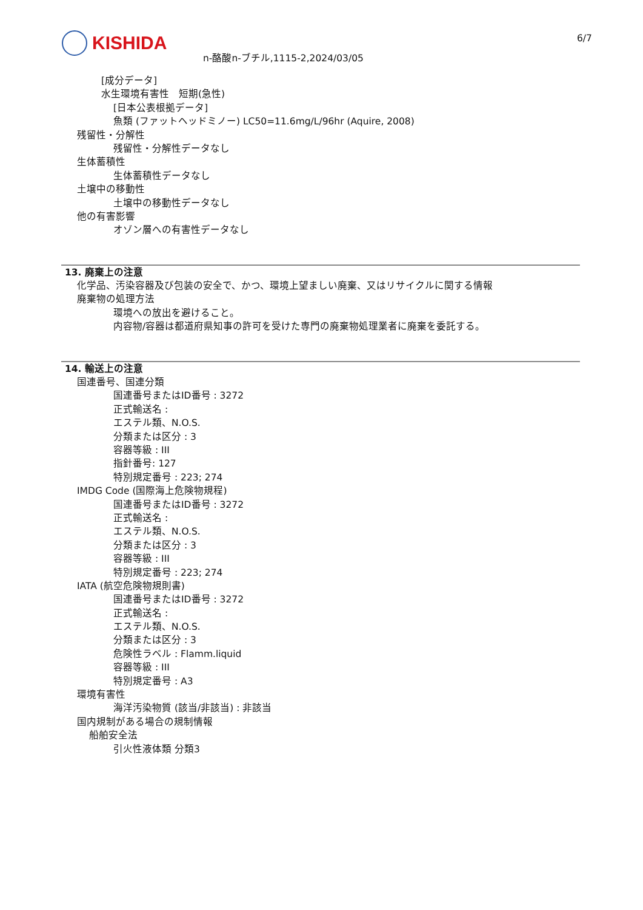KISHIDA
n-酪酸n-ブチル,1115-2,2024/03/05
6/7
[成分データ]
水生環境有害性　短期(急性)
[日本公表根拠データ]
魚類 (ファットヘッドミノー) LC50=11.6mg/L/96hr (Aquire, 2008)
残留性・分解性
残留性・分解性データなし
生体蓄積性
生体蓄積性データなし
土壌中の移動性
土壌中の移動性データなし
他の有害影響
オゾン層への有害性データなし
13. 廃棄上の注意
化学品、汚染容器及び包装の安全で、かつ、環境上望ましい廃棄、又はリサイクルに関する情報
廃棄物の処理方法
環境への放出を避けること。
内容物/容器は都道府県知事の許可を受けた専門の廃棄物処理業者に廃棄を委託する。
14. 輸送上の注意
国連番号、国連分類
国連番号またはID番号 : 3272
正式輸送名 :
エステル類、N.O.S.
分類または区分 : 3
容器等級 : III
指針番号: 127
特別規定番号 : 223; 274
IMDG Code (国際海上危険物規程)
国連番号またはID番号 : 3272
正式輸送名 :
エステル類、N.O.S.
分類または区分 : 3
容器等級 : III
特別規定番号 : 223; 274
IATA (航空危険物規則書)
国連番号またはID番号 : 3272
正式輸送名 :
エステル類、N.O.S.
分類または区分 : 3
危険性ラベル : Flamm.liquid
容器等級 : III
特別規定番号 : A3
環境有害性
海洋汚染物質 (該当/非該当) : 非該当
国内規制がある場合の規制情報
船舶安全法
引火性液体類 分類3